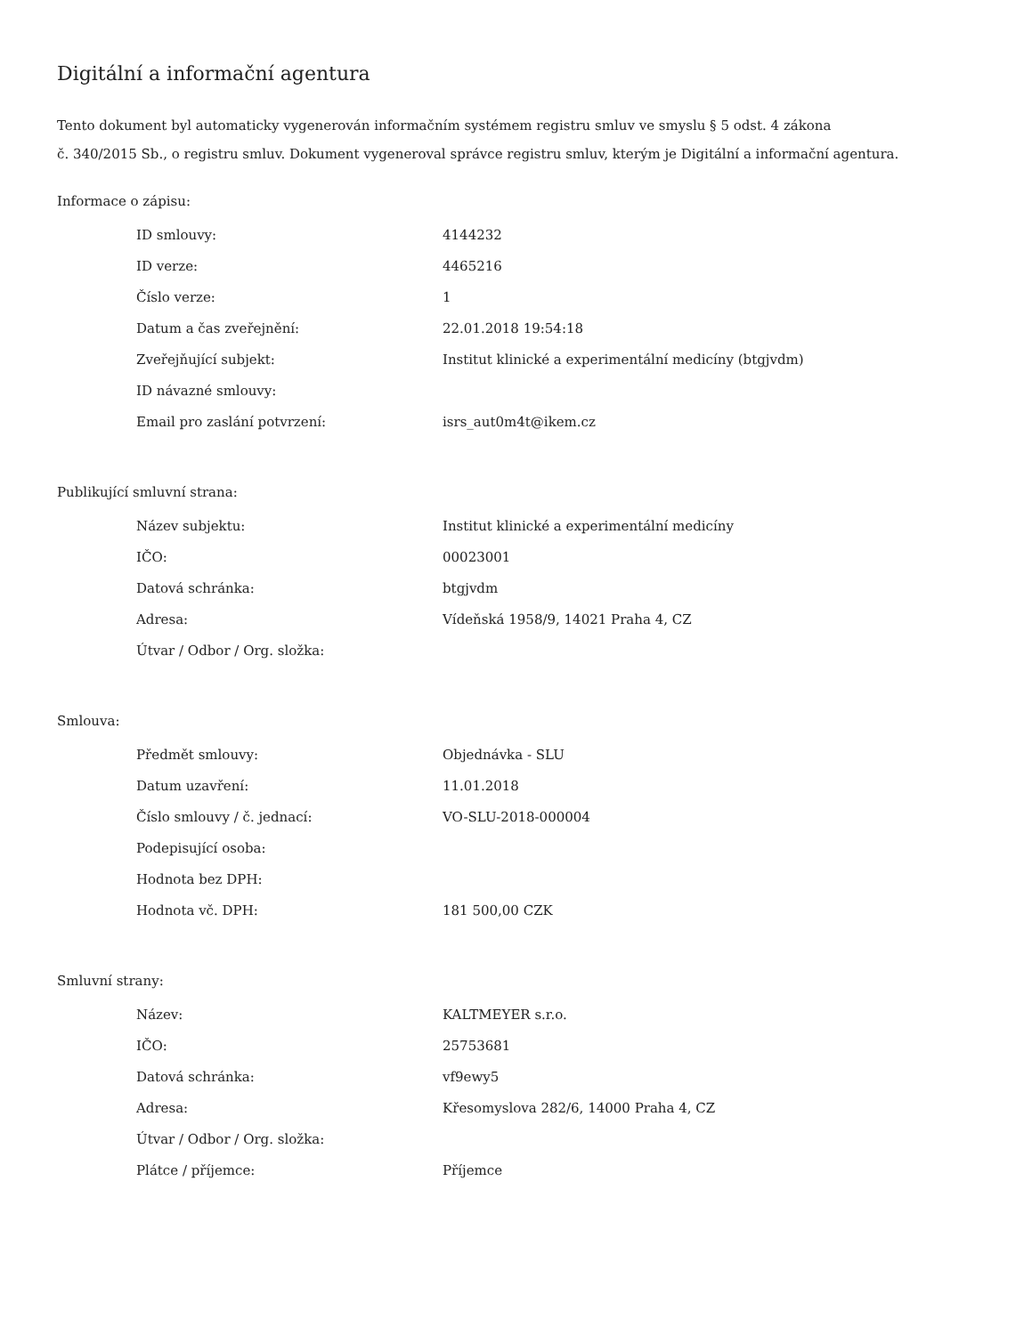Digitální a informační agentura
Tento dokument byl automaticky vygenerován informačním systémem registru smluv ve smyslu § 5 odst. 4 zákona
č. 340/2015 Sb., o registru smluv. Dokument vygeneroval správce registru smluv, kterým je Digitální a informační agentura.
Informace o zápisu:
| ID smlouvy: | 4144232 |
| ID verze: | 4465216 |
| Číslo verze: | 1 |
| Datum a čas zveřejnění: | 22.01.2018 19:54:18 |
| Zveřejňující subjekt: | Institut klinické a experimentální medicíny (btgjvdm) |
| ID návazné smlouvy: | |
| Email pro zaslání potvrzení: | isrs_aut0m4t@ikem.cz |
Publikující smluvní strana:
| Název subjektu: | Institut klinické a experimentální medicíny |
| IČO: | 00023001 |
| Datová schránka: | btgjvdm |
| Adresa: | Vídeňská 1958/9, 14021 Praha 4, CZ |
| Útvar / Odbor / Org. složka: | |
Smlouva:
| Předmět smlouvy: | Objednávka - SLU |
| Datum uzavření: | 11.01.2018 |
| Číslo smlouvy / č. jednací: | VO-SLU-2018-000004 |
| Podepisující osoba: | |
| Hodnota bez DPH: | |
| Hodnota vč. DPH: | 181 500,00 CZK |
Smluvní strany:
| Název: | KALTMEYER s.r.o. |
| IČO: | 25753681 |
| Datová schránka: | vf9ewy5 |
| Adresa: | Křesomyslova 282/6, 14000 Praha 4, CZ |
| Útvar / Odbor / Org. složka: | |
| Plátce / příjemce: | Příjemce |